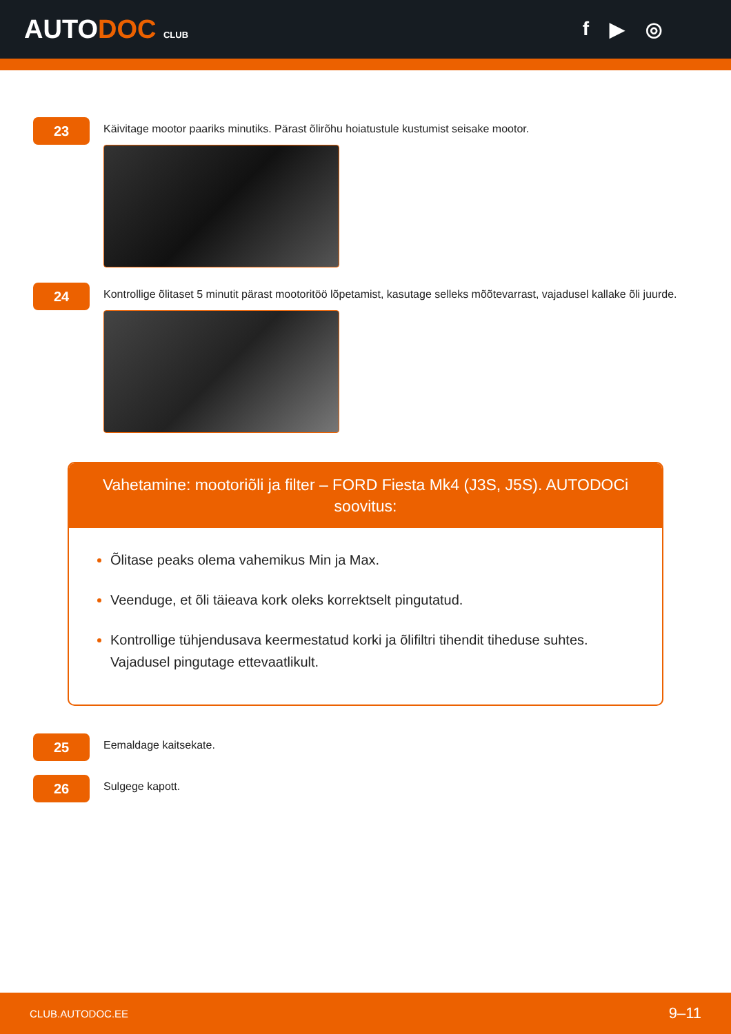AUTODOC CLUB
f ▶ ◎
23
Käivitage mootor paariks minutiks. Pärast õlirõhu hoiatustule kustumist seisake mootor.
24
Kontrollige õlitaset 5 minutit pärast mootoritöö lõpetamist, kasutage selleks mõõtevarrast, vajadusel kallake õli juurde.
Vahetamine: mootoriõli ja filter – FORD Fiesta Mk4 (J3S, J5S). AUTODOCi soovitus:
Õlitase peaks olema vahemikus Min ja Max.
Veenduge, et õli täieava kork oleks korrektselt pingutatud.
Kontrollige tühjendusava keermestatud korki ja õlifiltri tihendit tiheduse suhtes. Vajadusel pingutage ettevaatlikult.
25
Eemaldage kaitsekate.
26
Sulgege kapott.
CLUB.AUTODOC.EE 9–11